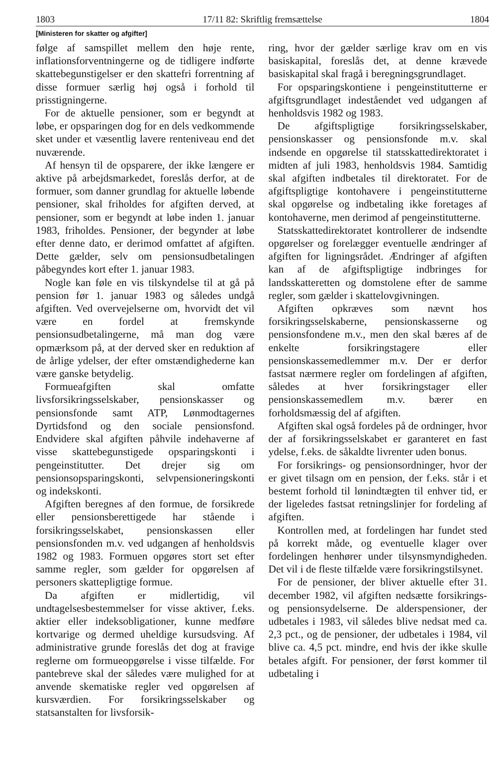1803 17/11 82: Skriftlig fremsættelse 1804
[Ministeren for skatter og afgifter]
følge af samspillet mellem den høje rente, inflationsforventningerne og de tidligere indførte skattebegunstigelser er den skattefri forrentning af disse formuer særlig høj også i forhold til prisstigningerne.
For de aktuelle pensioner, som er begyndt at løbe, er opsparingen dog for en dels vedkommende sket under et væsentlig lavere renteniveau end det nuværende.
Af hensyn til de opsparere, der ikke længere er aktive på arbejdsmarkedet, foreslås derfor, at de formuer, som danner grundlag for aktuelle løbende pensioner, skal friholdes for afgiften derved, at pensioner, som er begyndt at løbe inden 1. januar 1983, friholdes. Pensioner, der begynder at løbe efter denne dato, er derimod omfattet af afgiften. Dette gælder, selv om pensionsudbetalingen påbegyndes kort efter 1. januar 1983.
Nogle kan føle en vis tilskyndelse til at gå på pension før 1. januar 1983 og således undgå afgiften. Ved overvejelserne om, hvorvidt det vil være en fordel at fremskynde pensionsudbetalingerne, må man dog være opmærksom på, at der derved sker en reduktion af de årlige ydelser, der efter omstændighederne kan være ganske betydelig.
Formueafgiften skal omfatte livsforsikringsselskaber, pensionskasser og pensionsfonde samt ATP, Lønmodtagernes Dyrtidsfond og den sociale pensionsfond. Endvidere skal afgiften påhvile indehaverne af visse skattebegunstigede opsparingskonti i pengeinstitutter. Det drejer sig om pensionsopsparingskonti, selvpensioneringskonti og indekskonti.
Afgiften beregnes af den formue, de forsikrede eller pensionsberettigede har stående i forsikringsselskabet, pensionskassen eller pensionsfonden m.v. ved udgangen af henholdsvis 1982 og 1983. Formuen opgøres stort set efter samme regler, som gælder for opgørelsen af personers skattepligtige formue.
Da afgiften er midlertidig, vil undtagelsesbestemmelser for visse aktiver, f.eks. aktier eller indeksobligationer, kunne medføre kortvarige og dermed uheldige kursudsving. Af administrative grunde foreslås det dog at fravige reglerne om formueopgørelse i visse tilfælde. For pantebreve skal der således være mulighed for at anvende skematiske regler ved opgørelsen af kursværdien. For forsikringsselskaber og statsanstalten for livsforsik-
ring, hvor der gælder særlige krav om en vis basiskapital, foreslås det, at denne krævede basiskapital skal fragå i beregningsgrundlaget.
For opsparingskontiene i pengeinstitutterne er afgiftsgrundlaget indeståendet ved udgangen af henholdsvis 1982 og 1983.
De afgiftspligtige forsikringsselskaber, pensionskasser og pensionsfonde m.v. skal indsende en opgørelse til statsskattedirektoratet i midten af juli 1983, henholdsvis 1984. Samtidig skal afgiften indbetales til direktoratet. For de afgiftspligtige kontohavere i pengeinstitutterne skal opgørelse og indbetaling ikke foretages af kontohaverne, men derimod af pengeinstitutterne.
Statsskattedirektoratet kontrollerer de indsendte opgørelser og forelægger eventuelle ændringer af afgiften for ligningsrådet. Ændringer af afgiften kan af de afgiftspligtige indbringes for landsskatteretten og domstolene efter de samme regler, som gælder i skattelovgivningen.
Afgiften opkræves som nævnt hos forsikringsselskaberne, pensionskasserne og pensionsfondene m.v., men den skal bæres af de enkelte forsikringstagere eller pensionskassemedlemmer m.v. Der er derfor fastsat nærmere regler om fordelingen af afgiften, således at hver forsikringstager eller pensionskassemedlem m.v. bærer en forholdsmæssig del af afgiften.
Afgiften skal også fordeles på de ordninger, hvor der af forsikringsselskabet er garanteret en fast ydelse, f.eks. de såkaldte livrenter uden bonus.
For forsikrings- og pensionsordninger, hvor der er givet tilsagn om en pension, der f.eks. står i et bestemt forhold til lønindtægten til enhver tid, er der ligeledes fastsat retningslinjer for fordeling af afgiften.
Kontrollen med, at fordelingen har fundet sted på korrekt måde, og eventuelle klager over fordelingen henhører under tilsynsmyndigheden. Det vil i de fleste tilfælde være forsikringstilsynet.
For de pensioner, der bliver aktuelle efter 31. december 1982, vil afgiften nedsætte forsikrings- og pensionsydelserne. De alderspensioner, der udbetales i 1983, vil således blive nedsat med ca. 2,3 pct., og de pensioner, der udbetales i 1984, vil blive ca. 4,5 pct. mindre, end hvis der ikke skulle betales afgift. For pensioner, der først kommer til udbetaling i